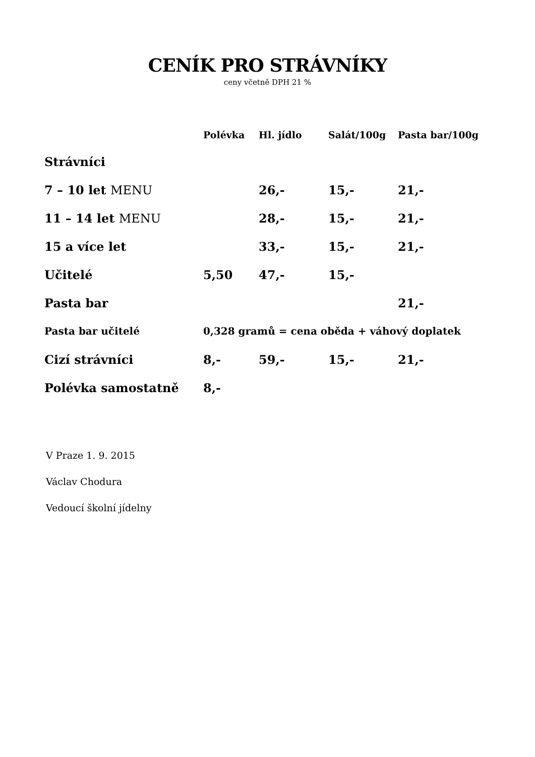CENÍK PRO STRÁVNÍKY
ceny včetně DPH 21 %
| | Polévka | Hl. jídlo | Salát/100g | Pasta bar/100g |
| --- | --- | --- | --- | --- |
| Strávníci | | | | |
| 7 – 10 let MENU | | 26,- | 15,- | 21,- |
| 11 – 14 let MENU | | 28,- | 15,- | 21,- |
| 15 a více let | | 33,- | 15,- | 21,- |
| Učitelé | 5,50 | 47,- | 15,- | |
| Pasta bar | | | | 21,- |
| Pasta bar učitelé | 0,328 gramů = cena oběda + váhový doplatek | | | |
| Cizí strávníci | 8,- | 59,- | 15,- | 21,- |
| Polévka samostatně | 8,- | | | |
V Praze 1. 9. 2015
Václav Chodura
Vedoucí školní jídelny